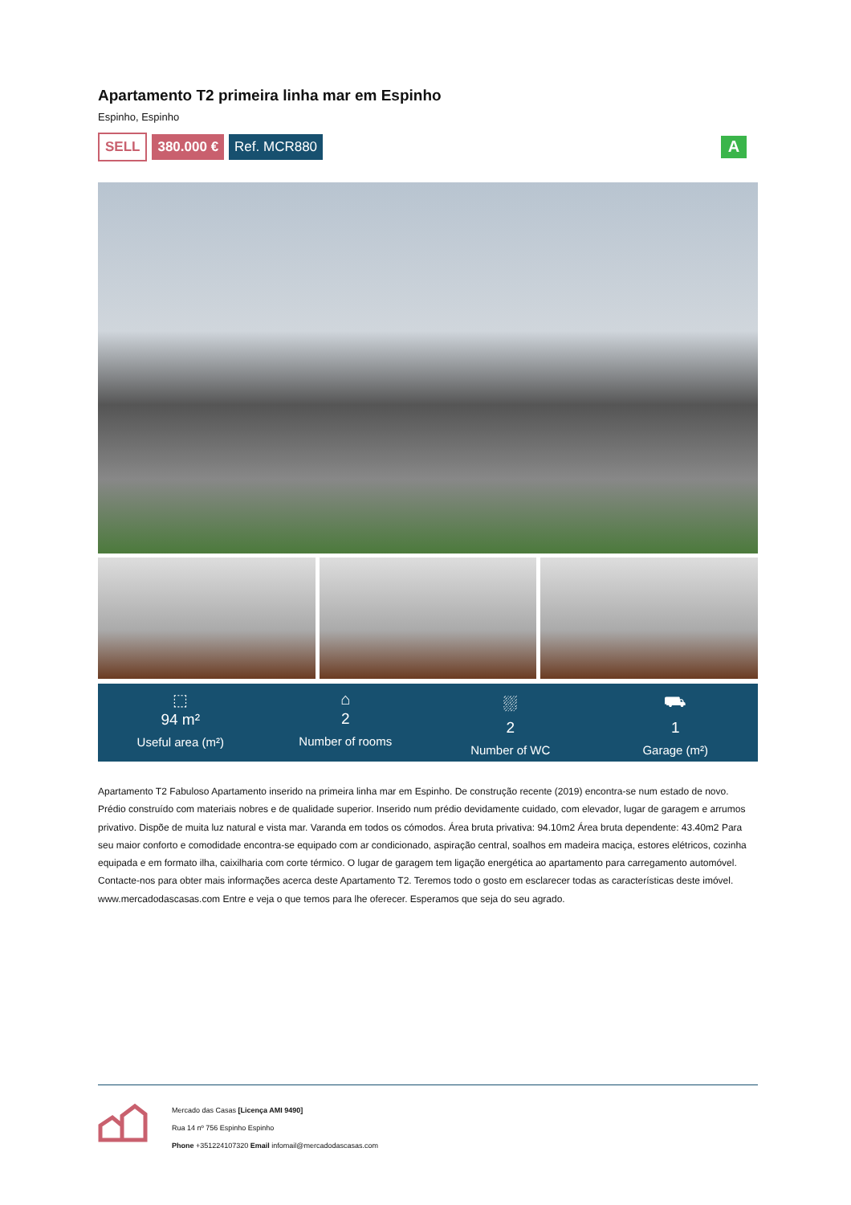Apartamento T2 primeira linha mar em Espinho
Espinho, Espinho
SELL 380.000 € Ref. MCR880 A
⬚
94 m²
Useful area (m²)
⌂
2
Number of rooms
⛆
2
Number of WC
⛟
1
Garage (m²)
Apartamento T2 Fabuloso Apartamento inserido na primeira linha mar em Espinho. De construção recente (2019) encontra-se num estado de novo. Prédio construído com materiais nobres e de qualidade superior. Inserido num prédio devidamente cuidado, com elevador, lugar de garagem e arrumos privativo. Dispõe de muita luz natural e vista mar. Varanda em todos os cómodos. Área bruta privativa: 94.10m2 Área bruta dependente: 43.40m2 Para seu maior conforto e comodidade encontra-se equipado com ar condicionado, aspiração central, soalhos em madeira maciça, estores elétricos, cozinha equipada e em formato ilha, caixilharia com corte térmico. O lugar de garagem tem ligação energética ao apartamento para carregamento automóvel. Contacte-nos para obter mais informações acerca deste Apartamento T2. Teremos todo o gosto em esclarecer todas as características deste imóvel. www.mercadodascasas.com Entre e veja o que temos para lhe oferecer. Esperamos que seja do seu agrado.
Mercado das Casas [Licença AMI 9490]
Rua 14 nº 756 Espinho Espinho
Phone +351224107320 Email infomail@mercadodascasas.com